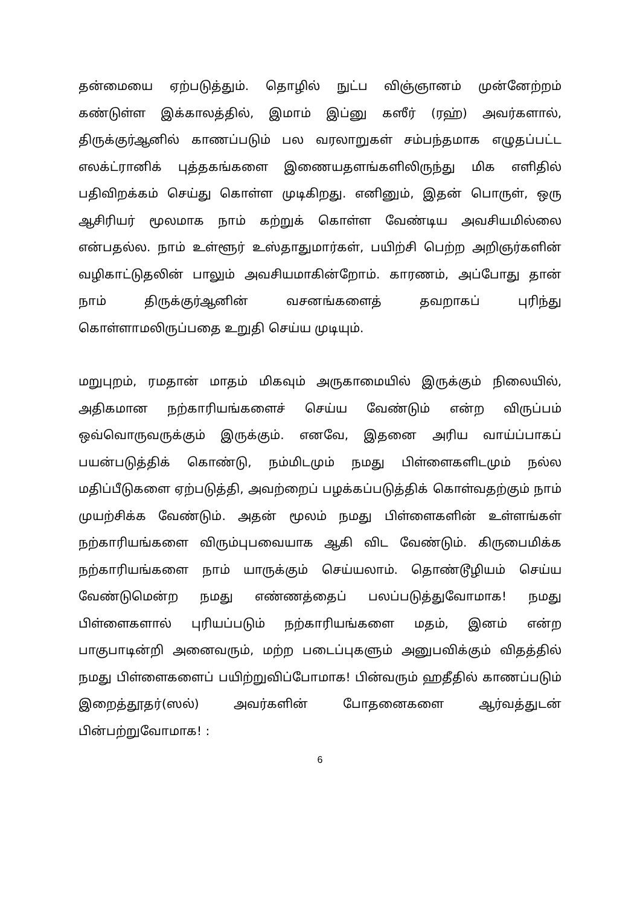தன்மையை ஏற்படுத்தும். தொழில் நுட்ப விஞ்ஞானம் முன்னேற்றம் கண்டுள்ள இக்காலத்தில், இமாம் இப்னு கஸீர் (ரஹ்) அவர்களால், திருக்குர்ஆனில் காணப்படும் பல வரலாறுகள் சம்பந்தமாக எழுதப்பட்ட எலக்ட்ரானிக் புத்தகங்களை இணையதளங்களிலிருந்து மிக எளிதில் பதிவிறக்கம் செய்து கொள்ள முடிகிறது. எனினும், இதன் பொருள், ஒரு ஆசிரியர் மூலமாக நாம் கற்றுக் கொள்ள வேண்டிய அவசியமில்லை என்பதல்ல. நாம் உள்ளூர் உஸ்தாதுமார்கள், பயிற்சி பெற்ற அறிஞர்களின் வழிகாட்டுதலின் பாலும் அவசியமாகின்றோம். காரணம், அப்போது தான் நாம் திருக்குர்ஆனின் வசனங்களைத் தவறாகப் புரிந்து கொள்ளாமலிருப்பதை உறுதி செய்ய முடியும்.
மறுபுறம், ரமதான் மாதம் மிகவும் அருகாமையில் இருக்கும் நிலையில், அதிகமான நற்காரியங்களைச் செய்ய வேண்டும் என்ற விருப்பம் ஒவ்வொருவருக்கும் இருக்கும். எனவே, இதனை அரிய வாய்ப்பாகப் பயன்படுத்திக் கொண்டு, நம்மிடமும் நமது பிள்ளைகளிடமும் நல்ல மதிப்பீடுகளை ஏற்படுத்தி, அவற்றைப் பழக்கப்படுத்திக் கொள்வதற்கும் நாம் முயற்சிக்க வேண்டும். அதன் மூலம் நமது பிள்ளைகளின் உள்ளங்கள் நற்காரியங்களை விரும்புபவையாக ஆகி விட வேண்டும். கிருபைமிக்க நற்காரியங்களை நாம் யாருக்கும் செய்யலாம். தொண்டூழியம் செய்ய வேண்டுமென்ற நமது எண்ணத்தைப் பலப்படுத்துவோமாக! நமது பிள்ளைகளால் புரியப்படும் நற்காரியங்களை மதம், இனம் என்ற பாகுபாடின்றி அனைவரும், மற்ற படைப்புகளும் அனுபவிக்கும் விதத்தில் நமது பிள்ளைகளைப் பயிற்றுவிப்போமாக! பின்வரும் ஹதீதில் காணப்படும் இறைத்தூதர்(ஸல்) அவர்களின் போதனைகளை ஆர்வத்துடன் பின்பற்றுவோமாக! :
6